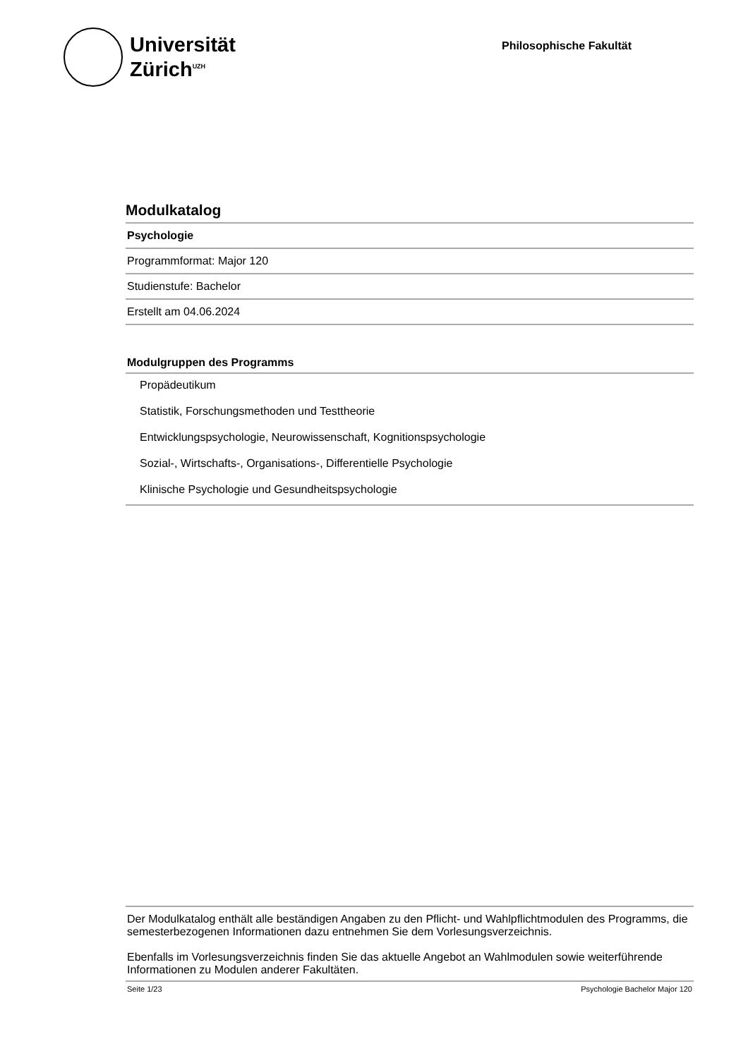Universität
Zürich<sup>UZH</sup>
Philosophische Fakultät
Modulkatalog
Psychologie
Programmformat: Major 120
Studienstufe: Bachelor
Erstellt am 04.06.2024
Modulgruppen des Programms
Propädeutikum
Statistik, Forschungsmethoden und Testtheorie
Entwicklungspsychologie, Neurowissenschaft, Kognitionspsychologie
Sozial-, Wirtschafts-, Organisations-, Differentielle Psychologie
Klinische Psychologie und Gesundheitspsychologie
Der Modulkatalog enthält alle beständigen Angaben zu den Pflicht- und Wahlpflichtmodulen des Programms, die semesterbezogenen Informationen dazu entnehmen Sie dem Vorlesungsverzeichnis.
Ebenfalls im Vorlesungsverzeichnis finden Sie das aktuelle Angebot an Wahlmodulen sowie weiterführende Informationen zu Modulen anderer Fakultäten.
Seite 1/23 Psychologie Bachelor Major 120